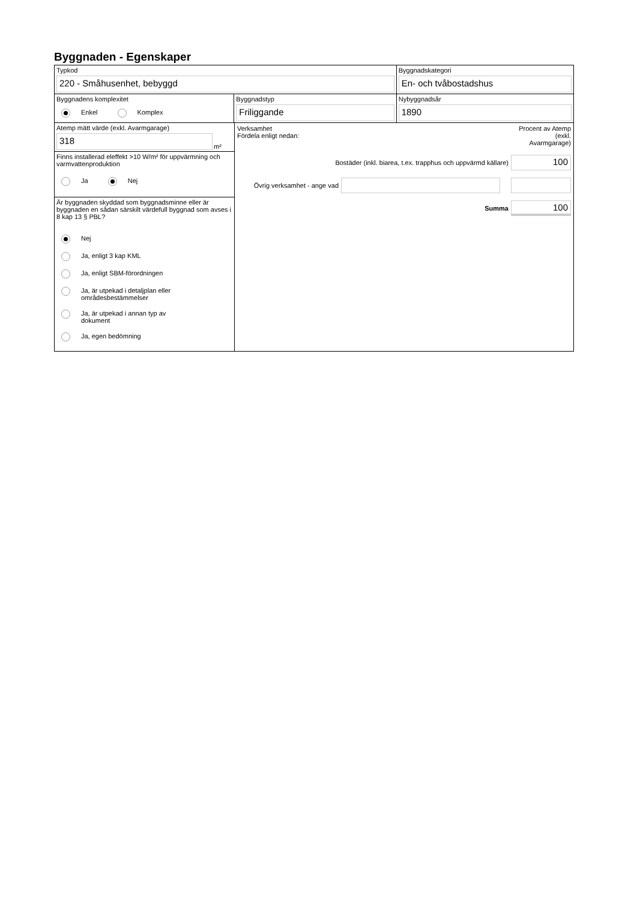Byggnaden - Egenskaper
Typkod
220 - Småhusenhet, bebyggd
Byggnadskategori
En- och tvåbostadshus
Byggnadens komplexitet
Enkel Komplex
Byggnadstyp
Friliggande
Nybyggnadsår
1890
Atemp mätt värde (exkl. Avarmgarage)
318
m²
Finns installerad eleffekt >10 W/m² för uppvärmning och varmvattenproduktion
Ja Nej
Är byggnaden skyddad som byggnadsminne eller är byggnaden en sådan särskilt värdefull byggnad som avses i 8 kap 13 § PBL?
Nej
Ja, enligt 3 kap KML
Ja, enligt SBM-förordningen
Ja, är utpekad i detaljplan eller
områdesbestämmelser
Ja, är utpekad i annan typ av
dokument
Ja, egen bedömning
Verksamhet
Fördela enligt nedan:
Procent av Atemp (exkl. Avarmgarage)
Bostäder (inkl. biarea, t.ex. trapphus och uppvärmd källare)
100
Övrig verksamhet - ange vad
Summa
100